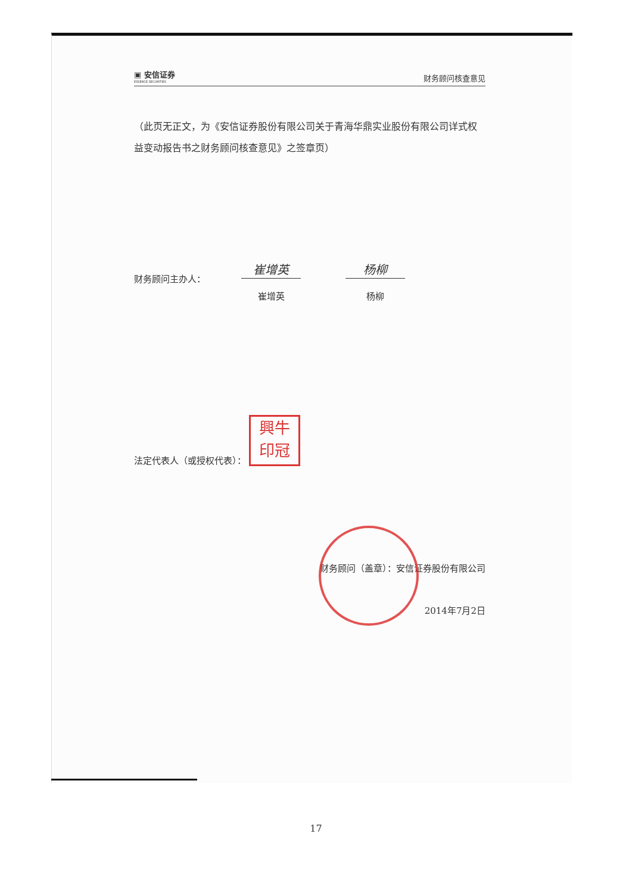▣ 安信证券
ESSENCE SECURITIES
财务顾问核查意见
（此页无正文，为《安信证券股份有限公司关于青海华鼎实业股份有限公司详式权益变动报告书之财务顾问核查意见》之签章页）
财务顾问主办人：
崔增英
崔增英
杨柳
杨柳
法定代表人（或授权代表）： 興牛
印冠
财务顾问（盖章）：安信证券股份有限公司
2014年7月2日
17